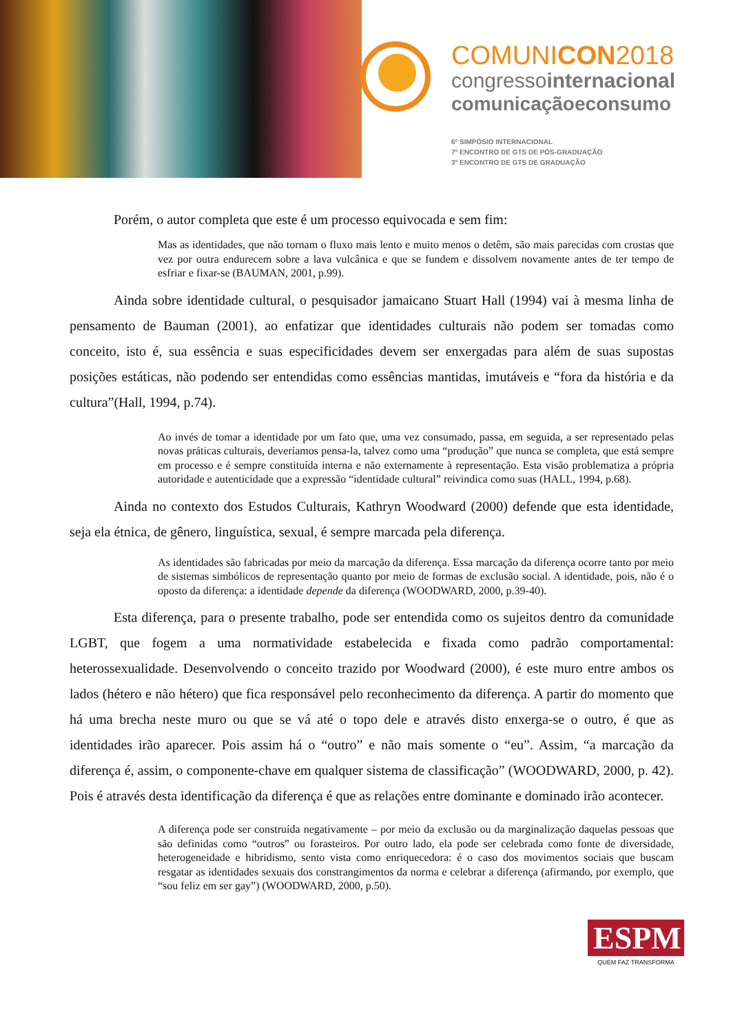COMUNICON2018
congressointernacional
comunicaçãoeconsumo
6º SIMPÓSIO INTERNACIONAL
7º ENCONTRO DE GTS DE PÓS-GRADUAÇÃO
3º ENCONTRO DE GTS DE GRADUAÇÃO
Porém, o autor completa que este é um processo equivocada e sem fim:
Mas as identidades, que não tornam o fluxo mais lento e muito menos o detêm, são mais parecidas com crostas que vez por outra endurecem sobre a lava vulcânica e que se fundem e dissolvem novamente antes de ter tempo de esfriar e fixar-se (BAUMAN, 2001, p.99).
Ainda sobre identidade cultural, o pesquisador jamaicano Stuart Hall (1994) vai à mesma linha de pensamento de Bauman (2001), ao enfatizar que identidades culturais não podem ser tomadas como conceito, isto é, sua essência e suas especificidades devem ser enxergadas para além de suas supostas posições estáticas, não podendo ser entendidas como essências mantidas, imutáveis e “fora da história e da cultura”(Hall, 1994, p.74).
Ao invés de tomar a identidade por um fato que, uma vez consumado, passa, em seguida, a ser representado pelas novas práticas culturais, deveríamos pensa-la, talvez como uma “produção” que nunca se completa, que está sempre em processo e é sempre constituída interna e não externamente à representação. Esta visão problematiza a própria autoridade e autenticidade que a expressão “identidade cultural” reivindica como suas (HALL, 1994, p.68).
Ainda no contexto dos Estudos Culturais, Kathryn Woodward (2000) defende que esta identidade, seja ela étnica, de gênero, linguística, sexual, é sempre marcada pela diferença.
As identidades são fabricadas por meio da marcação da diferença. Essa marcação da diferença ocorre tanto por meio de sistemas simbólicos de representação quanto por meio de formas de exclusão social. A identidade, pois, não é o oposto da diferença: a identidade depende da diferença (WOODWARD, 2000, p.39-40).
Esta diferença, para o presente trabalho, pode ser entendida como os sujeitos dentro da comunidade LGBT, que fogem a uma normatividade estabelecida e fixada como padrão comportamental: heterossexualidade. Desenvolvendo o conceito trazido por Woodward (2000), é este muro entre ambos os lados (hétero e não hétero) que fica responsável pelo reconhecimento da diferença. A partir do momento que há uma brecha neste muro ou que se vá até o topo dele e através disto enxerga-se o outro, é que as identidades irão aparecer. Pois assim há o “outro” e não mais somente o “eu”. Assim, “a marcação da diferença é, assim, o componente-chave em qualquer sistema de classificação” (WOODWARD, 2000, p. 42). Pois é através desta identificação da diferença é que as relações entre dominante e dominado irão acontecer.
A diferença pode ser construída negativamente – por meio da exclusão ou da marginalização daquelas pessoas que são definidas como “outros” ou forasteiros. Por outro lado, ela pode ser celebrada como fonte de diversidade, heterogeneidade e hibridismo, sento vista como enriquecedora: é o caso dos movimentos sociais que buscam resgatar as identidades sexuais dos constrangimentos da norma e celebrar a diferença (afirmando, por exemplo, que “sou feliz em ser gay”) (WOODWARD, 2000, p.50).
ESPM
QUEM FAZ TRANSFORMA